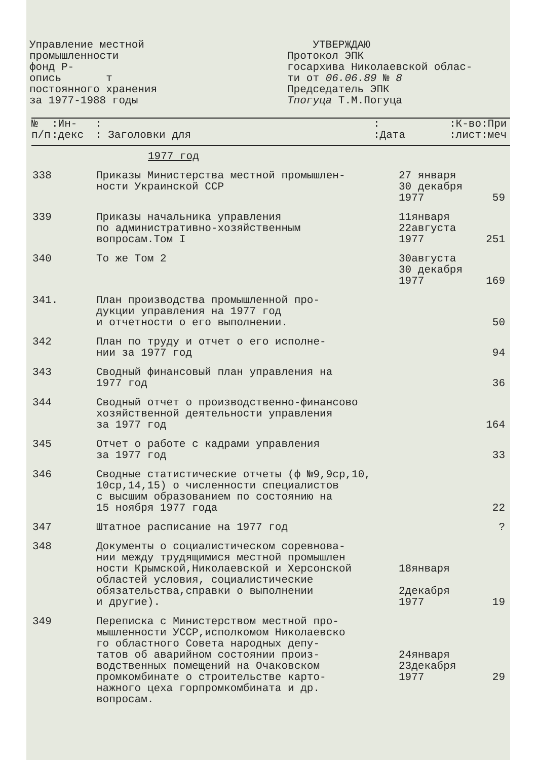Управление местной
промышленности
фонд Р-
опись т
постоянного хранения
за 1977-1988 годы
УТВЕРЖДАЮ
Протокол ЭПК
госархива Николаевской облас-
ти от 06.06.89 № 8
Председатель ЭПК
Тпогуца Т.М.Погуца
| № п/п | :Ин- :декс | : : Заголовки для | : :Дата | :К-во:При :лист:меч |
| --- | --- | --- | --- | --- |
1977 год
| 338 | Приказы Министерства местной промышлен- ности Украинской ССР | 27 января 30 декабря 1977 | 59 |
| 339 | Приказы начальника управления по административно-хозяйственным вопросам.Том I | 11января 22августа 1977 | 251 |
| 340 | То же Том 2 | 30августа 30 декабря 1977 | 169 |
| 341. | План производства промышленной про- дукции управления на 1977 год и отчетности о его выполнении. | | 50 |
| 342 | План по труду и отчет о его исполне- нии за 1977 год | | 94 |
| 343 | Сводный финансовый план управления на 1977 год | | 36 |
| 344 | Сводный отчет о производственно-финансово хозяйственной деятельности управления за 1977 год | | 164 |
| 345 | Отчет о работе с кадрами управления за 1977 год | | 33 |
| 346 | Сводные статистические отчеты (ф №9,9ср,10, 10ср,14,15) о численности специалистов с высшим образованием по состоянию на 15 ноября 1977 года | | 22 |
| 347 | Штатное расписание на 1977 год | | ? |
| 348 | Документы о социалистическом соревнова- нии между трудящимися местной промышлен ности Крымской,Николаевской и Херсонской областей условия, социалистические обязательства,справки о выполнении и другие). | 18января 2декабря 1977 | 19 |
| 349 | Переписка с Министерством местной про- мышленности УССР,исполкомом Николаевско го областного Совета народных депу- татов об аварийном состоянии произ- водственных помещений на Очаковском промкомбинате о строительстве карто- нажного цеха горпромкомбината и др. вопросам. | 24января 23декабря 1977 | 29 |